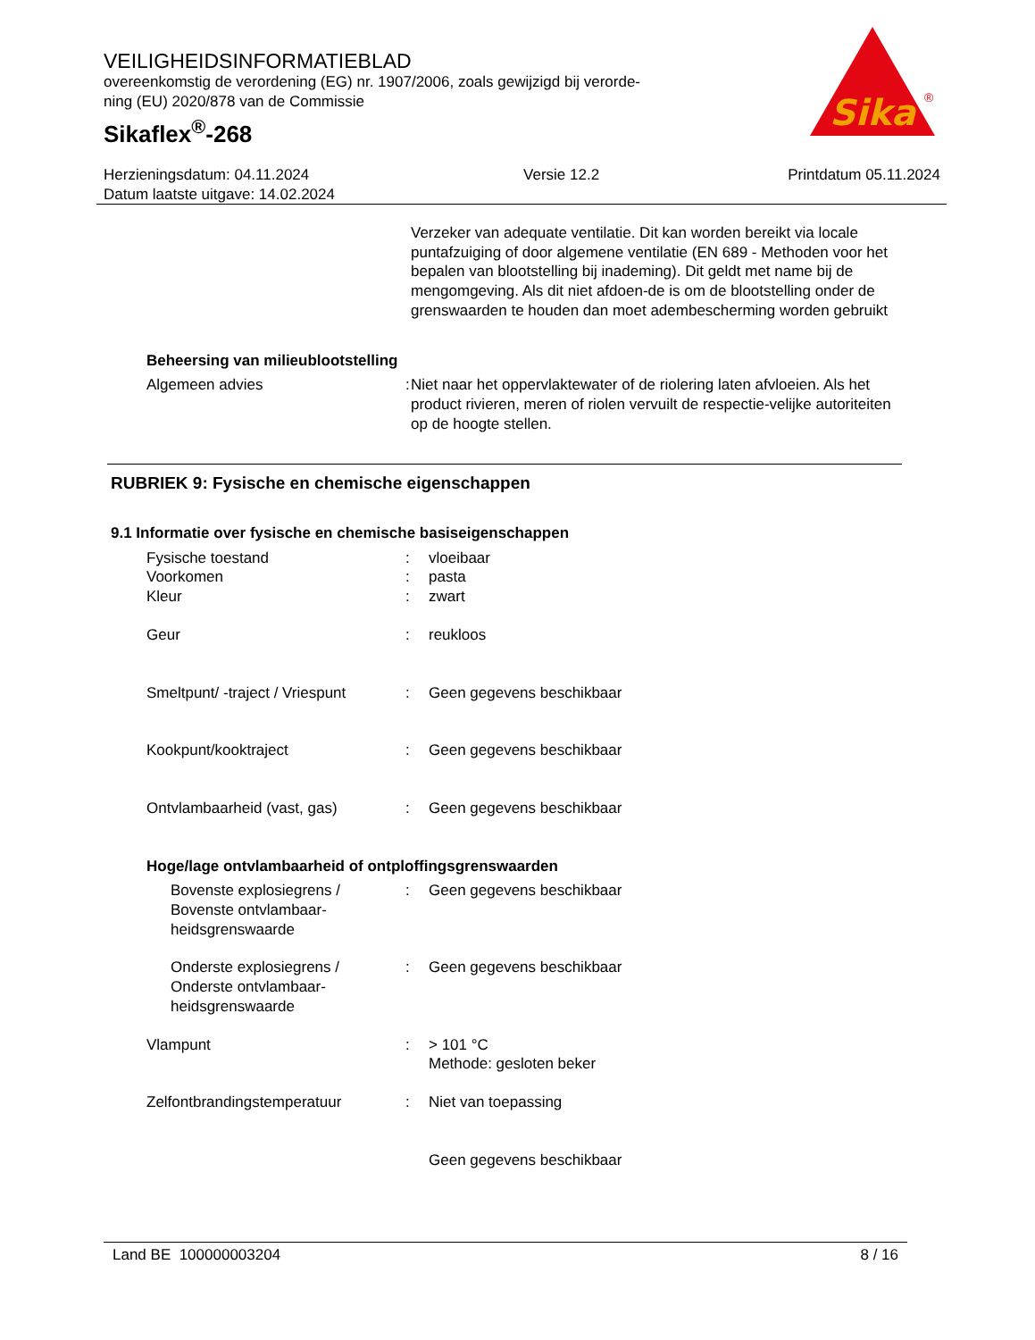VEILIGHEIDSINFORMATIEBLAD
overeenkomstig de verordening (EG) nr. 1907/2006, zoals gewijzigd bij verorde-
ning (EU) 2020/878 van de Commissie
Sikaflex<sup>®</sup>-268
Sika
®
Herzieningsdatum: 04.11.2024
Datum laatste uitgave: 14.02.2024
Versie 12.2 Printdatum 05.11.2024
Verzeker van adequate ventilatie. Dit kan worden bereikt via locale puntafzuiging of door algemene ventilatie (EN 689 - Methoden voor het bepalen van blootstelling bij inademing). Dit geldt met name bij de mengomgeving. Als dit niet afdoen-de is om de blootstelling onder de grenswaarden te houden dan moet adembescherming worden gebruikt
Beheersing van milieublootstelling
Algemeen advies : Niet naar het oppervlaktewater of de riolering laten afvloeien. Als het product rivieren, meren of riolen vervuilt de respectie-velijke autoriteiten op de hoogte stellen.
RUBRIEK 9: Fysische en chemische eigenschappen
9.1 Informatie over fysische en chemische basiseigenschappen
Fysische toestand : vloeibaar
Voorkomen : pasta
Kleur : zwart
Geur : reukloos
Smeltpunt/ -traject / Vriespunt
: Geen gegevens beschikbaar
Kookpunt/kooktraject : Geen gegevens beschikbaar
Ontvlambaarheid (vast, gas) : Geen gegevens beschikbaar
Hoge/lage ontvlambaarheid of ontploffingsgrenswaarden
Bovenste explosiegrens / Bovenste ontvlambaar-heidsgrenswaarde
: Geen gegevens beschikbaar
Onderste explosiegrens / Onderste ontvlambaar-heidsgrenswaarde
: Geen gegevens beschikbaar
Vlampunt : > 101 °C
Methode: gesloten beker
Zelfontbrandingstemperatuur : Niet van toepassing
Geen gegevens beschikbaar
Land BE 100000003204 8 / 16